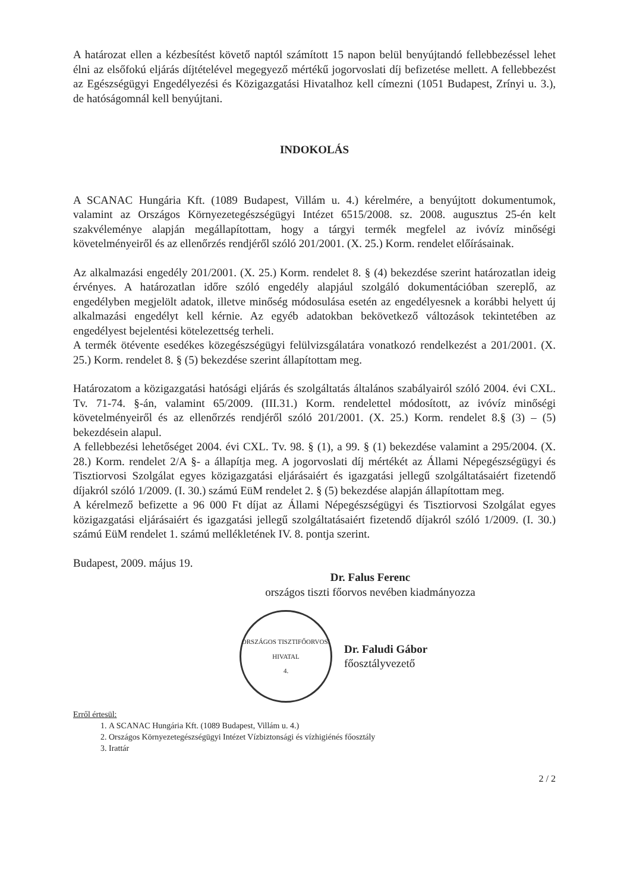A határozat ellen a kézbesítést követő naptól számított 15 napon belül benyújtandó fellebbezéssel lehet élni az elsőfokú eljárás díjtételével megegyező mértékű jogorvoslati díj befizetése mellett. A fellebbezést az Egészségügyi Engedélyezési és Közigazgatási Hivatalhoz kell címezni (1051 Budapest, Zrínyi u. 3.), de hatóságomnál kell benyújtani.
INDOKOLÁS
A SCANAC Hungária Kft. (1089 Budapest, Villám u. 4.) kérelmére, a benyújtott dokumentumok, valamint az Országos Környezetegészségügyi Intézet 6515/2008. sz. 2008. augusztus 25-én kelt szakvéleménye alapján megállapítottam, hogy a tárgyi termék megfelel az ivóvíz minőségi követelményeiről és az ellenőrzés rendjéről szóló 201/2001. (X. 25.) Korm. rendelet előírásainak.
Az alkalmazási engedély 201/2001. (X. 25.) Korm. rendelet 8. § (4) bekezdése szerint határozatlan ideig érvényes. A határozatlan időre szóló engedély alapjául szolgáló dokumentációban szereplő, az engedélyben megjelölt adatok, illetve minőség módosulása esetén az engedélyesnek a korábbi helyett új alkalmazási engedélyt kell kérnie. Az egyéb adatokban bekövetkező változások tekintetében az engedélyest bejelentési kötelezettség terheli.
A termék ötévente esedékes közegészségügyi felülvizsgálatára vonatkozó rendelkezést a 201/2001. (X. 25.) Korm. rendelet 8. § (5) bekezdése szerint állapítottam meg.
Határozatom a közigazgatási hatósági eljárás és szolgáltatás általános szabályairól szóló 2004. évi CXL. Tv. 71-74. §-án, valamint 65/2009. (III.31.) Korm. rendelettel módosított, az ivóvíz minőségi követelményeiről és az ellenőrzés rendjéről szóló 201/2001. (X. 25.) Korm. rendelet 8.§ (3) – (5) bekezdésein alapul.
A fellebbezési lehetőséget 2004. évi CXL. Tv. 98. § (1), a 99. § (1) bekezdése valamint a 295/2004. (X. 28.) Korm. rendelet 2/A §- a állapítja meg. A jogorvoslati díj mértékét az Állami Népegészségügyi és Tisztiorvosi Szolgálat egyes közigazgatási eljárásaiért és igazgatási jellegű szolgáltatásaiért fizetendő díjakról szóló 1/2009. (I. 30.) számú EüM rendelet 2. § (5) bekezdése alapján állapítottam meg.
A kérelmező befizette a 96 000 Ft díjat az Állami Népegészségügyi és Tisztiorvosi Szolgálat egyes közigazgatási eljárásaiért és igazgatási jellegű szolgáltatásaiért fizetendő díjakról szóló 1/2009. (I. 30.) számú EüM rendelet 1. számú mellékletének IV. 8. pontja szerint.
Budapest, 2009. május 19.
Dr. Falus Ferenc
országos tiszti főorvos nevében kiadmányozza
ORSZÁGOS TISZTIFŐORVOSI HIVATAL
4.
Dr. Faludi Gábor
főosztályvezető
Erről értesül:
1. A SCANAC Hungária Kft. (1089 Budapest, Villám u. 4.)
2. Országos Környezetegészségügyi Intézet Vízbiztonsági és vízhigiénés főosztály
3. Irattár
2 / 2